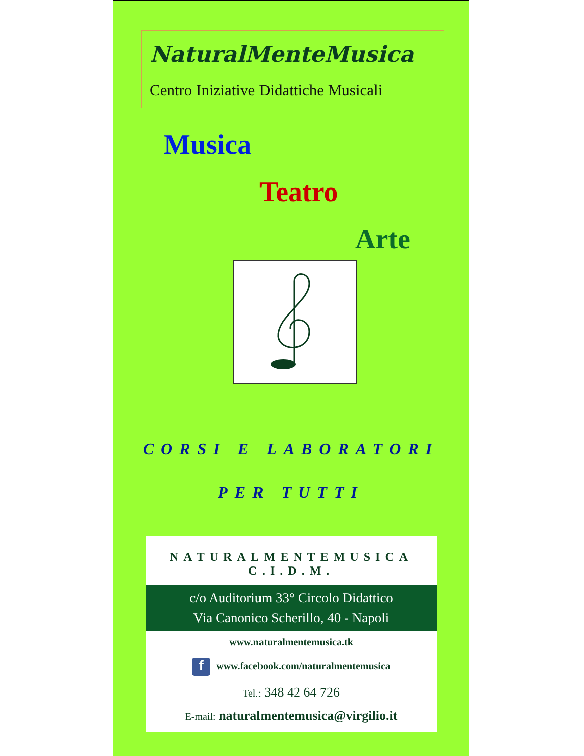NaturalMenteMusica
Centro Iniziative Didattiche Musicali
Musica
Teatro
Arte
CORSI E LABORATORI
PER TUTTI
NATURALMENTEMUSICA
C.I.D.M.
c/o Auditorium 33° Circolo Didattico
Via Canonico Scherillo, 40 - Napoli
www.naturalmentemusica.tk
fwww.facebook.com/naturalmentemusica
Tel.: 348 42 64 726
E-mail: naturalmentemusica@virgilio.it